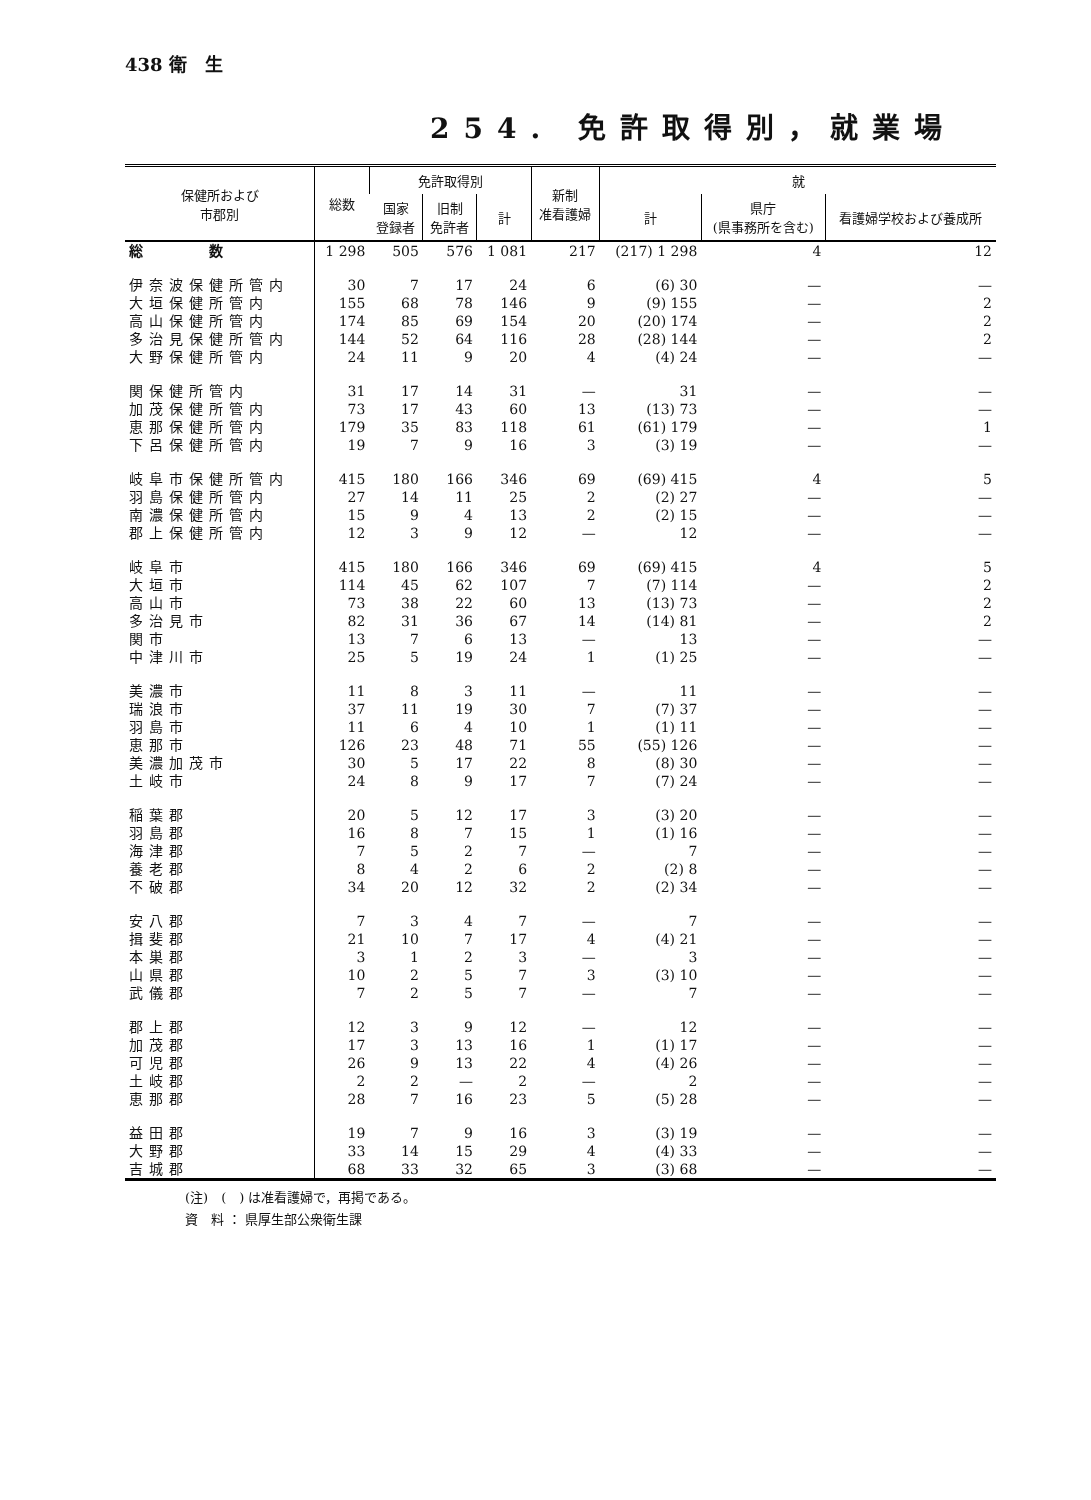438 衛　生
254. 免許取得別，就業場
| 保健所および 市郡別 | 総数 | 免許取得別 | | | 新制 准看護婦 | 就 | | |
| --- | --- | --- | --- | --- | --- | --- | --- | --- |
| | | 国家 登録者 | 旧制 免許者 | 計 | | 計 | 県庁 (県事務所を含む) | 看護婦学校および養成所 |
| 総 数 | 1 298 | 505 | 576 | 1 081 | 217 | (217) 1 298 | 4 | 12 |
| 伊奈波保健所管内 | 30 | 7 | 17 | 24 | 6 | (6) 30 | — | — |
| 大垣保健所管内 | 155 | 68 | 78 | 146 | 9 | (9) 155 | — | 2 |
| 高山保健所管内 | 174 | 85 | 69 | 154 | 20 | (20) 174 | — | 2 |
| 多治見保健所管内 | 144 | 52 | 64 | 116 | 28 | (28) 144 | — | 2 |
| 大野保健所管内 | 24 | 11 | 9 | 20 | 4 | (4) 24 | — | — |
| 関保健所管内 | 31 | 17 | 14 | 31 | — | 31 | — | — |
| 加茂保健所管内 | 73 | 17 | 43 | 60 | 13 | (13) 73 | — | — |
| 恵那保健所管内 | 179 | 35 | 83 | 118 | 61 | (61) 179 | — | 1 |
| 下呂保健所管内 | 19 | 7 | 9 | 16 | 3 | (3) 19 | — | — |
| 岐阜市保健所管内 | 415 | 180 | 166 | 346 | 69 | (69) 415 | 4 | 5 |
| 羽島保健所管内 | 27 | 14 | 11 | 25 | 2 | (2) 27 | — | — |
| 南濃保健所管内 | 15 | 9 | 4 | 13 | 2 | (2) 15 | — | — |
| 郡上保健所管内 | 12 | 3 | 9 | 12 | — | 12 | — | — |
| 岐阜市 | 415 | 180 | 166 | 346 | 69 | (69) 415 | 4 | 5 |
| 大垣市 | 114 | 45 | 62 | 107 | 7 | (7) 114 | — | 2 |
| 高山市 | 73 | 38 | 22 | 60 | 13 | (13) 73 | — | 2 |
| 多治見市 | 82 | 31 | 36 | 67 | 14 | (14) 81 | — | 2 |
| 関市 | 13 | 7 | 6 | 13 | — | 13 | — | — |
| 中津川市 | 25 | 5 | 19 | 24 | 1 | (1) 25 | — | — |
| 美濃市 | 11 | 8 | 3 | 11 | — | 11 | — | — |
| 瑞浪市 | 37 | 11 | 19 | 30 | 7 | (7) 37 | — | — |
| 羽島市 | 11 | 6 | 4 | 10 | 1 | (1) 11 | — | — |
| 恵那市 | 126 | 23 | 48 | 71 | 55 | (55) 126 | — | — |
| 美濃加茂市 | 30 | 5 | 17 | 22 | 8 | (8) 30 | — | — |
| 土岐市 | 24 | 8 | 9 | 17 | 7 | (7) 24 | — | — |
| 稲葉郡 | 20 | 5 | 12 | 17 | 3 | (3) 20 | — | — |
| 羽島郡 | 16 | 8 | 7 | 15 | 1 | (1) 16 | — | — |
| 海津郡 | 7 | 5 | 2 | 7 | — | 7 | — | — |
| 養老郡 | 8 | 4 | 2 | 6 | 2 | (2) 8 | — | — |
| 不破郡 | 34 | 20 | 12 | 32 | 2 | (2) 34 | — | — |
| 安八郡 | 7 | 3 | 4 | 7 | — | 7 | — | — |
| 揖斐郡 | 21 | 10 | 7 | 17 | 4 | (4) 21 | — | — |
| 本巣郡 | 3 | 1 | 2 | 3 | — | 3 | — | — |
| 山県郡 | 10 | 2 | 5 | 7 | 3 | (3) 10 | — | — |
| 武儀郡 | 7 | 2 | 5 | 7 | — | 7 | — | — |
| 郡上郡 | 12 | 3 | 9 | 12 | — | 12 | — | — |
| 加茂郡 | 17 | 3 | 13 | 16 | 1 | (1) 17 | — | — |
| 可児郡 | 26 | 9 | 13 | 22 | 4 | (4) 26 | — | — |
| 土岐郡 | 2 | 2 | — | 2 | — | 2 | — | — |
| 恵那郡 | 28 | 7 | 16 | 23 | 5 | (5) 28 | — | — |
| 益田郡 | 19 | 7 | 9 | 16 | 3 | (3) 19 | — | — |
| 大野郡 | 33 | 14 | 15 | 29 | 4 | (4) 33 | — | — |
| 吉城郡 | 68 | 33 | 32 | 65 | 3 | (3) 68 | — | — |
(注)　(　) は准看護婦で，再掲である。
資　料 ： 県厚生部公衆衛生課